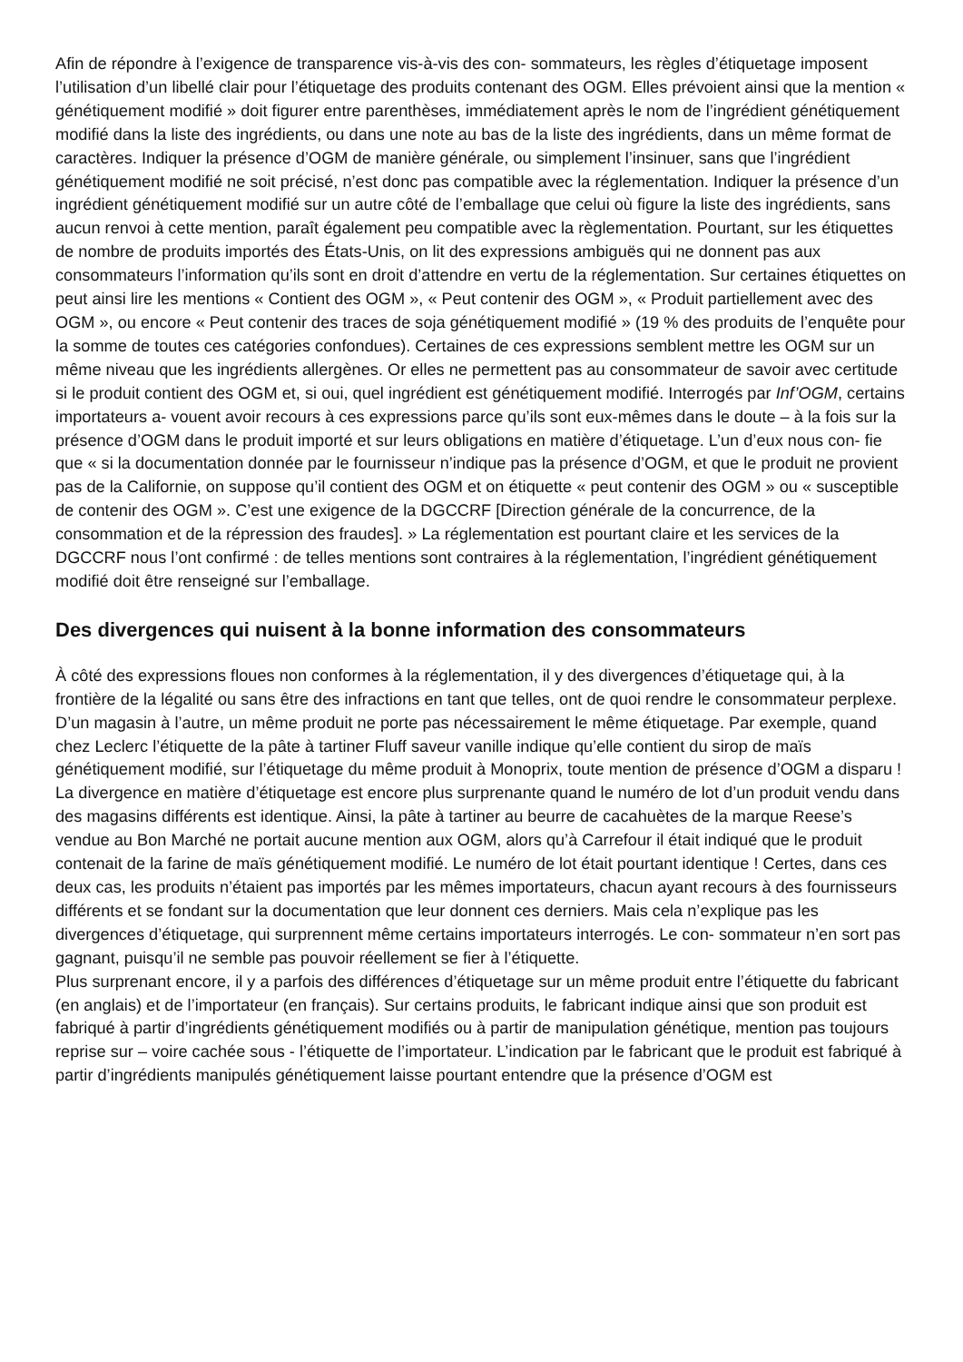Afin de répondre à l’exigence de transparence vis-à-vis des con- sommateurs, les règles d’étiquetage imposent l’utilisation d’un libellé clair pour l’étiquetage des produits contenant des OGM. Elles prévoient ainsi que la mention « génétiquement modifié » doit figurer entre parenthèses, immédiatement après le nom de l’ingrédient génétiquement modifié dans la liste des ingrédients, ou dans une note au bas de la liste des ingrédients, dans un même format de caractères. Indiquer la présence d’OGM de manière générale, ou simplement l’insinuer, sans que l’ingrédient génétiquement modifié ne soit précisé, n’est donc pas compatible avec la réglementation. Indiquer la présence d’un ingrédient génétiquement modifié sur un autre côté de l’emballage que celui où figure la liste des ingrédients, sans aucun renvoi à cette mention, paraît également peu compatible avec la règlementation. Pourtant, sur les étiquettes de nombre de produits importés des États-Unis, on lit des expressions ambiguës qui ne donnent pas aux consommateurs l’information qu’ils sont en droit d’attendre en vertu de la réglementation. Sur certaines étiquettes on peut ainsi lire les mentions « Contient des OGM », « Peut contenir des OGM », « Produit partiellement avec des OGM », ou encore « Peut contenir des traces de soja génétiquement modifié » (19 % des produits de l’enquête pour la somme de toutes ces catégories confondues). Certaines de ces expressions semblent mettre les OGM sur un même niveau que les ingrédients allergènes. Or elles ne permettent pas au consommateur de savoir avec certitude si le produit contient des OGM et, si oui, quel ingrédient est génétiquement modifié. Interrogés par Inf’OGM, certains importateurs a- vouent avoir recours à ces expressions parce qu’ils sont eux-mêmes dans le doute – à la fois sur la présence d’OGM dans le produit importé et sur leurs obligations en matière d’étiquetage. L’un d’eux nous con- fie que « si la documentation donnée par le fournisseur n’indique pas la présence d’OGM, et que le produit ne provient pas de la Californie, on suppose qu’il contient des OGM et on étiquette « peut contenir des OGM » ou « susceptible de contenir des OGM ». C’est une exigence de la DGCCRF [Direction générale de la concurrence, de la consommation et de la répression des fraudes]. » La réglementation est pourtant claire et les services de la DGCCRF nous l’ont confirmé : de telles mentions sont contraires à la réglementation, l’ingrédient génétiquement modifié doit être renseigné sur l’emballage.
Des divergences qui nuisent à la bonne information des consommateurs
À côté des expressions floues non conformes à la réglementation, il y des divergences d’étiquetage qui, à la frontière de la légalité ou sans être des infractions en tant que telles, ont de quoi rendre le consommateur perplexe. D’un magasin à l’autre, un même produit ne porte pas nécessairement le même étiquetage. Par exemple, quand chez Leclerc l’étiquette de la pâte à tartiner Fluff saveur vanille indique qu’elle contient du sirop de maïs génétiquement modifié, sur l’étiquetage du même produit à Monoprix, toute mention de présence d’OGM a disparu !
La divergence en matière d’étiquetage est encore plus surprenante quand le numéro de lot d’un produit vendu dans des magasins différents est identique. Ainsi, la pâte à tartiner au beurre de cacahuètes de la marque Reese’s vendue au Bon Marché ne portait aucune mention aux OGM, alors qu’à Carrefour il était indiqué que le produit contenait de la farine de maïs génétiquement modifié. Le numéro de lot était pourtant identique ! Certes, dans ces deux cas, les produits n’étaient pas importés par les mêmes importateurs, chacun ayant recours à des fournisseurs différents et se fondant sur la documentation que leur donnent ces derniers. Mais cela n’explique pas les divergences d’étiquetage, qui surprennent même certains importateurs interrogés. Le con- sommateur n’en sort pas gagnant, puisqu’il ne semble pas pouvoir réellement se fier à l’étiquette.
Plus surprenant encore, il y a parfois des différences d’étiquetage sur un même produit entre l’étiquette du fabricant (en anglais) et de l’importateur (en français). Sur certains produits, le fabricant indique ainsi que son produit est fabriqué à partir d’ingrédients génétiquement modifiés ou à partir de manipulation génétique, mention pas toujours reprise sur – voire cachée sous - l’étiquette de l’importateur. L’indication par le fabricant que le produit est fabriqué à partir d’ingrédients manipulés génétiquement laisse pourtant entendre que la présence d’OGM est